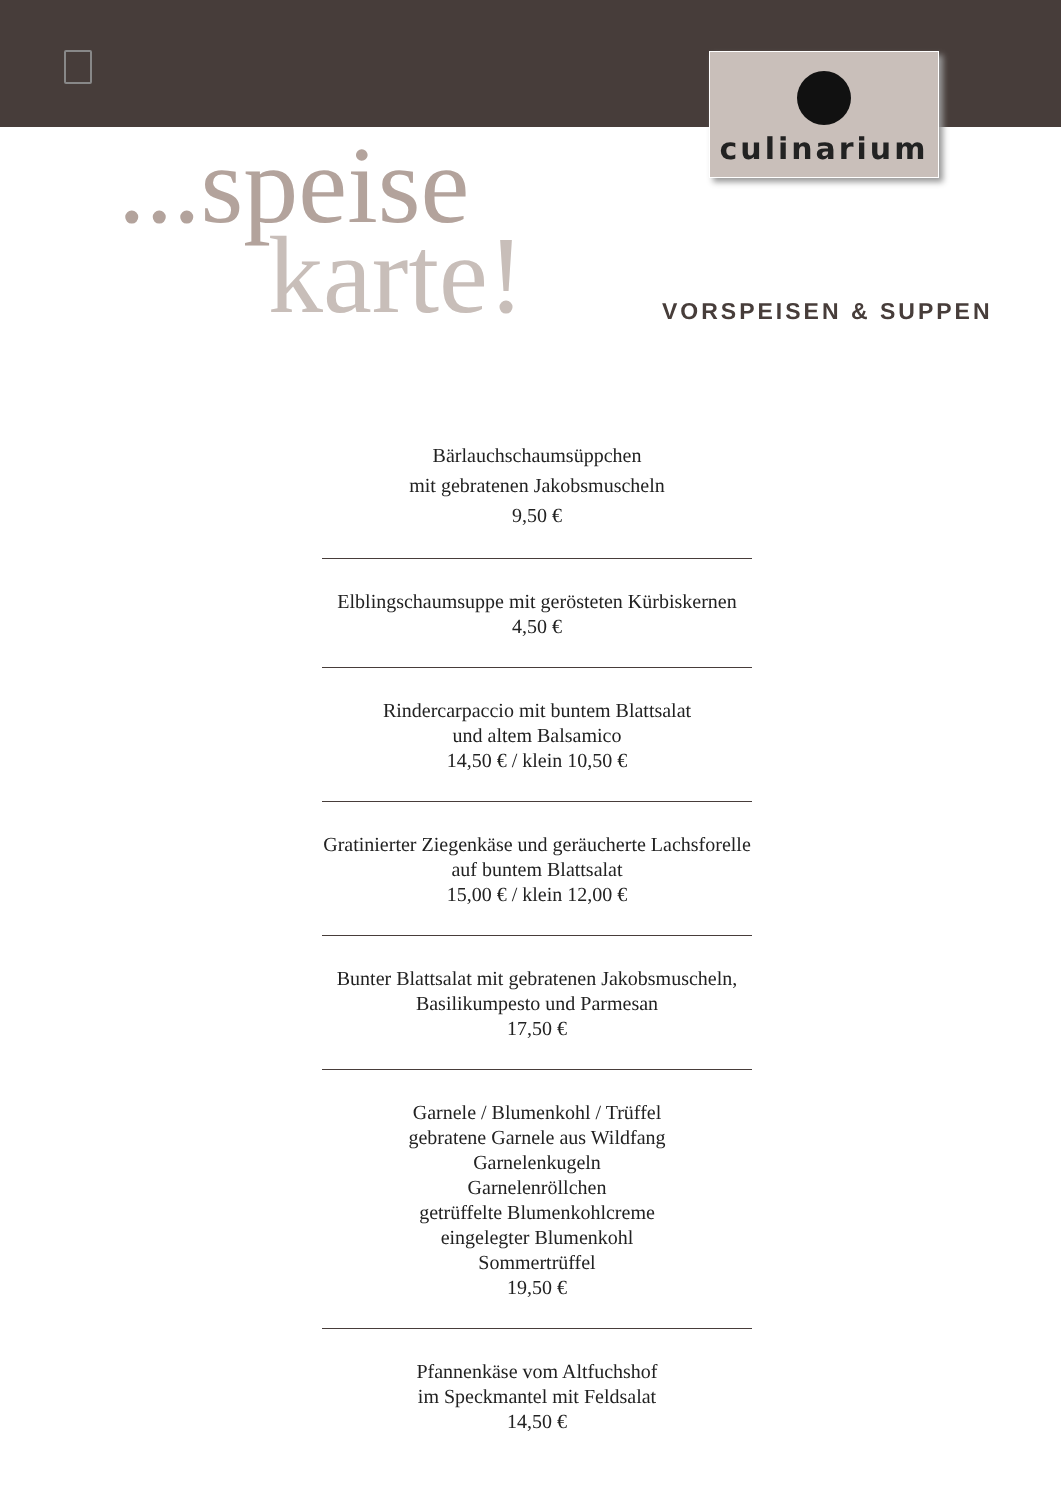culinarium
...speise
karte!
VORSPEISEN & SUPPEN
Bärlauchschaumsüppchen
mit gebratenen Jakobsmuscheln
9,50 €
Elblingschaumsuppe mit gerösteten Kürbiskernen
4,50 €
Rindercarpaccio mit buntem Blattsalat
und altem Balsamico
14,50 € / klein 10,50 €
Gratinierter Ziegenkäse und geräucherte Lachsforelle
auf buntem Blattsalat
15,00 € / klein 12,00 €
Bunter Blattsalat mit gebratenen Jakobsmuscheln,
Basilikumpesto und Parmesan
17,50 €
Garnele / Blumenkohl / Trüffel
gebratene Garnele aus Wildfang
Garnelenkugeln
Garnelenröllchen
getrüffelte Blumenkohlcreme
eingelegter Blumenkohl
Sommertrüffel
19,50 €
Pfannenkäse vom Altfuchshof
im Speckmantel mit Feldsalat
14,50 €